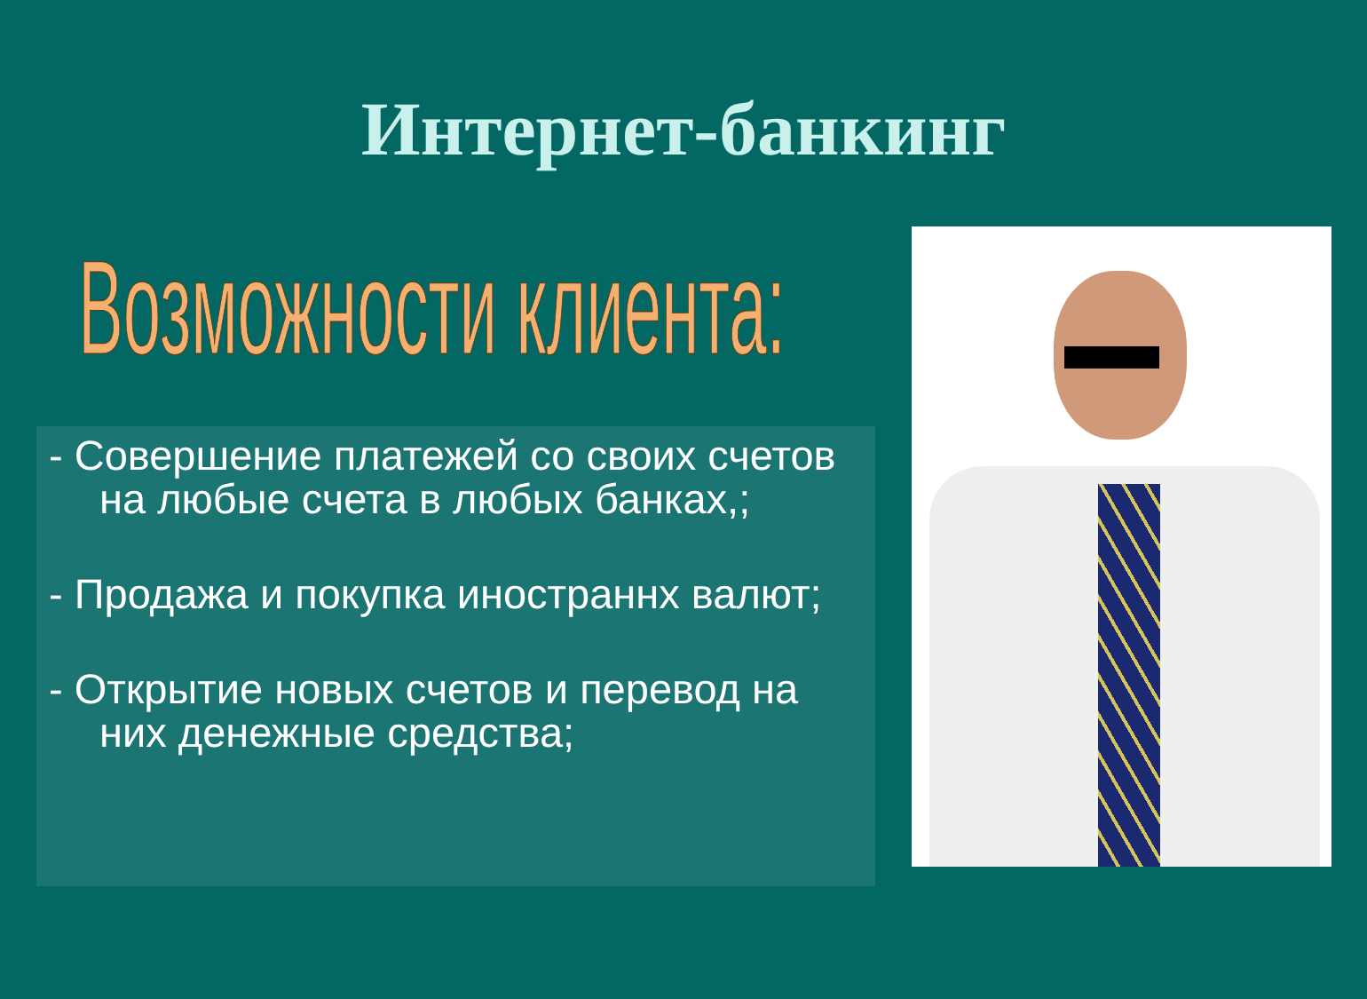Интернет-банкинг
Возможности клиента:
- Совершение платежей со своих счетов на любые счета в любых банках,;
- Продажа и покупка иностраннх валют;
- Открытие новых счетов и перевод на них денежные средства;